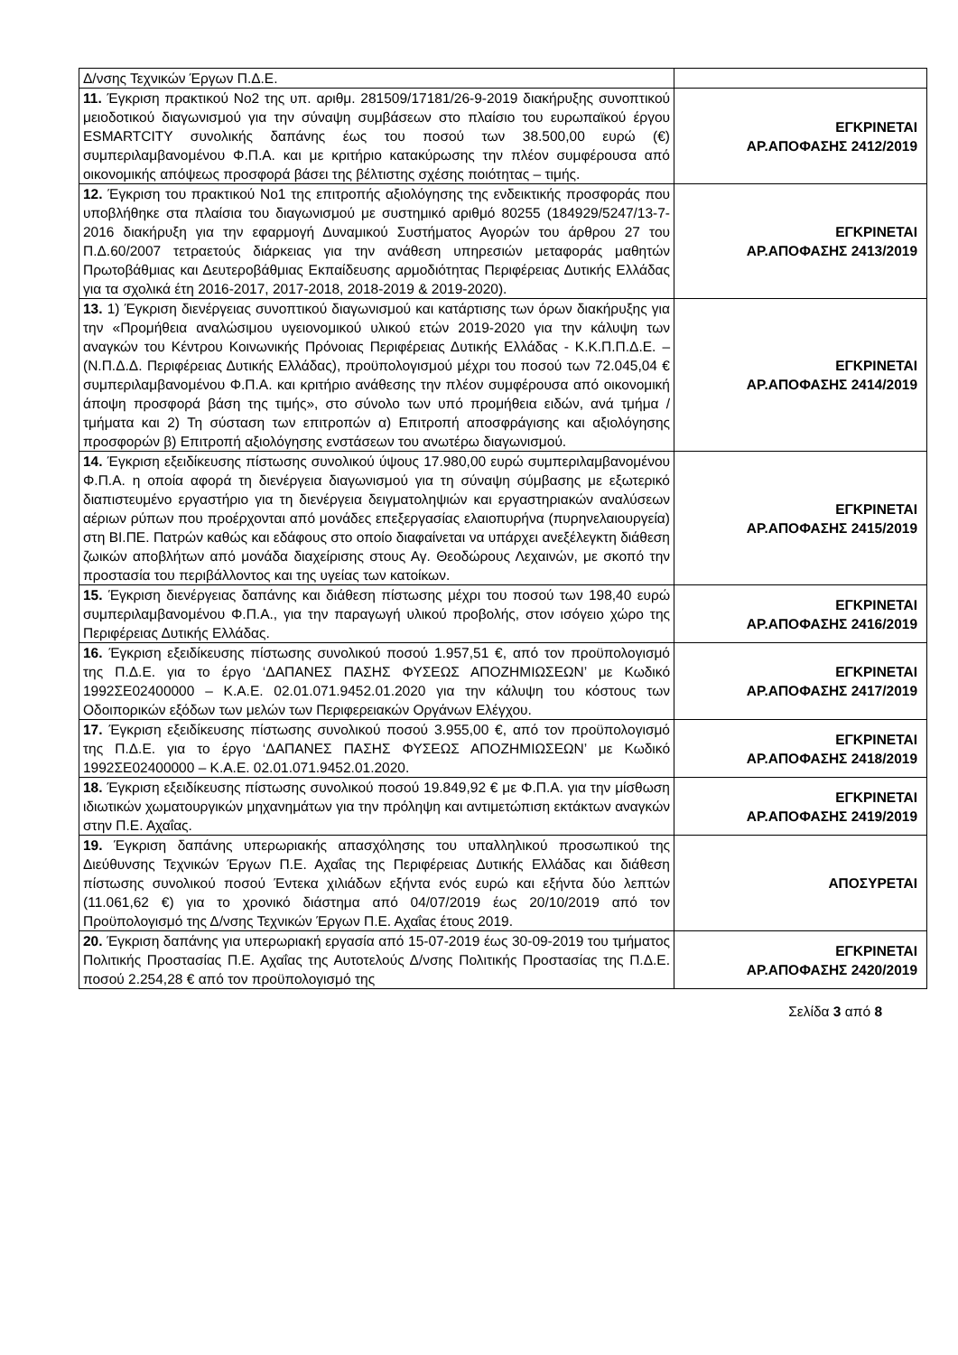| Δ/νσης Τεχνικών Έργων Π.Δ.Ε. | |
| 11. Έγκριση πρακτικού Νο2 της υπ. αριθμ. 281509/17181/26-9-2019 διακήρυξης συνοπτικού μειοδοτικού διαγωνισμού για την σύναψη συμβάσεων στο πλαίσιο του ευρωπαϊκού έργου ESMARTCITY συνολικής δαπάνης έως του ποσού των 38.500,00 ευρώ (€) συμπεριλαμβανομένου Φ.Π.Α. και με κριτήριο κατακύρωσης την πλέον συμφέρουσα από οικονομικής απόψεως προσφορά βάσει της βέλτιστης σχέσης ποιότητας – τιμής. | ΕΓΚΡΙΝΕΤΑΙ ΑΡ.ΑΠΟΦΑΣΗΣ 2412/2019 |
| 12. Έγκριση του πρακτικού Νο1 της επιτροπής αξιολόγησης της ενδεικτικής προσφοράς που υποβλήθηκε στα πλαίσια του διαγωνισμού με συστημικό αριθμό 80255 (184929/5247/13-7-2016 διακήρυξη για την εφαρμογή Δυναμικού Συστήματος Αγορών του άρθρου 27 του Π.Δ.60/2007 τετραετούς διάρκειας για την ανάθεση υπηρεσιών μεταφοράς μαθητών Πρωτοβάθμιας και Δευτεροβάθμιας Εκπαίδευσης αρμοδιότητας Περιφέρειας Δυτικής Ελλάδας για τα σχολικά έτη 2016-2017, 2017-2018, 2018-2019 & 2019-2020). | ΕΓΚΡΙΝΕΤΑΙ ΑΡ.ΑΠΟΦΑΣΗΣ 2413/2019 |
| 13. 1) Έγκριση διενέργειας συνοπτικού διαγωνισμού και κατάρτισης των όρων διακήρυξης για την «Προμήθεια αναλώσιμου υγειονομικού υλικού ετών 2019-2020 για την κάλυψη των αναγκών του Κέντρου Κοινωνικής Πρόνοιας Περιφέρειας Δυτικής Ελλάδας - Κ.Κ.Π.Π.Δ.Ε. –(Ν.Π.Δ.Δ. Περιφέρειας Δυτικής Ελλάδας), προϋπολογισμού μέχρι του ποσού των 72.045,04 € συμπεριλαμβανομένου Φ.Π.Α. και κριτήριο ανάθεσης την πλέον συμφέρουσα από οικονομική άποψη προσφορά βάση της τιμής», στο σύνολο των υπό προμήθεια ειδών, ανά τμήμα / τμήματα και 2) Τη σύσταση των επιτροπών α) Επιτροπή αποσφράγισης και αξιολόγησης προσφορών β) Επιτροπή αξιολόγησης ενστάσεων του ανωτέρω διαγωνισμού. | ΕΓΚΡΙΝΕΤΑΙ ΑΡ.ΑΠΟΦΑΣΗΣ 2414/2019 |
| 14. Έγκριση εξειδίκευσης πίστωσης συνολικού ύψους 17.980,00 ευρώ συμπεριλαμβανομένου Φ.Π.Α. η οποία αφορά τη διενέργεια διαγωνισμού για τη σύναψη σύμβασης με εξωτερικό διαπιστευμένο εργαστήριο για τη διενέργεια δειγματοληψιών και εργαστηριακών αναλύσεων αέριων ρύπων που προέρχονται από μονάδες επεξεργασίας ελαιοπυρήνα (πυρηνελαιουργεία) στη ΒΙ.ΠΕ. Πατρών καθώς και εδάφους στο οποίο διαφαίνεται να υπάρχει ανεξέλεγκτη διάθεση ζωικών αποβλήτων από μονάδα διαχείρισης στους Αγ. Θεοδώρους Λεχαινών, με σκοπό την προστασία του περιβάλλοντος και της υγείας των κατοίκων. | ΕΓΚΡΙΝΕΤΑΙ ΑΡ.ΑΠΟΦΑΣΗΣ 2415/2019 |
| 15. Έγκριση διενέργειας δαπάνης και διάθεση πίστωσης μέχρι του ποσού των 198,40 ευρώ συμπεριλαμβανομένου Φ.Π.Α., για την παραγωγή υλικού προβολής, στον ισόγειο χώρο της Περιφέρειας Δυτικής Ελλάδας. | ΕΓΚΡΙΝΕΤΑΙ ΑΡ.ΑΠΟΦΑΣΗΣ 2416/2019 |
| 16. Έγκριση εξειδίκευσης πίστωσης συνολικού ποσού 1.957,51 €, από τον προϋπολογισμό της Π.Δ.Ε. για το έργο ‘ΔΑΠΑΝΕΣ ΠΑΣΗΣ ΦΥΣΕΩΣ ΑΠΟΖΗΜΙΩΣΕΩΝ’ με Κωδικό 1992ΣΕ02400000 – Κ.Α.Ε. 02.01.071.9452.01.2020 για την κάλυψη του κόστους των Οδοιπορικών εξόδων των μελών των Περιφερειακών Οργάνων Ελέγχου. | ΕΓΚΡΙΝΕΤΑΙ ΑΡ.ΑΠΟΦΑΣΗΣ 2417/2019 |
| 17. Έγκριση εξειδίκευσης πίστωσης συνολικού ποσού 3.955,00 €, από τον προϋπολογισμό της Π.Δ.Ε. για το έργο ‘ΔΑΠΑΝΕΣ ΠΑΣΗΣ ΦΥΣΕΩΣ ΑΠΟΖΗΜΙΩΣΕΩΝ’ με Κωδικό 1992ΣΕ02400000 – Κ.Α.Ε. 02.01.071.9452.01.2020. | ΕΓΚΡΙΝΕΤΑΙ ΑΡ.ΑΠΟΦΑΣΗΣ 2418/2019 |
| 18. Έγκριση εξειδίκευσης πίστωσης συνολικού ποσού 19.849,92 € με Φ.Π.Α. για την μίσθωση ιδιωτικών χωματουργικών μηχανημάτων για την πρόληψη και αντιμετώπιση εκτάκτων αναγκών στην Π.Ε. Αχαΐας. | ΕΓΚΡΙΝΕΤΑΙ ΑΡ.ΑΠΟΦΑΣΗΣ 2419/2019 |
| 19. Έγκριση δαπάνης υπερωριακής απασχόλησης του υπαλληλικού προσωπικού της Διεύθυνσης Τεχνικών Έργων Π.Ε. Αχαΐας της Περιφέρειας Δυτικής Ελλάδας και διάθεση πίστωσης συνολικού ποσού Έντεκα χιλιάδων εξήντα ενός ευρώ και εξήντα δύο λεπτών (11.061,62 €) για το χρονικό διάστημα από 04/07/2019 έως 20/10/2019 από τον Προϋπολογισμό της Δ/νσης Τεχνικών Έργων Π.Ε. Αχαΐας έτους 2019. | ΑΠΟΣΥΡΕΤΑΙ |
| 20. Έγκριση δαπάνης για υπερωριακή εργασία από 15-07-2019 έως 30-09-2019 του τμήματος Πολιτικής Προστασίας Π.Ε. Αχαΐας της Αυτοτελούς Δ/νσης Πολιτικής Προστασίας της Π.Δ.Ε. ποσού 2.254,28 € από τον προϋπολογισμό της | ΕΓΚΡΙΝΕΤΑΙ ΑΡ.ΑΠΟΦΑΣΗΣ 2420/2019 |
Σελίδα 3 από 8